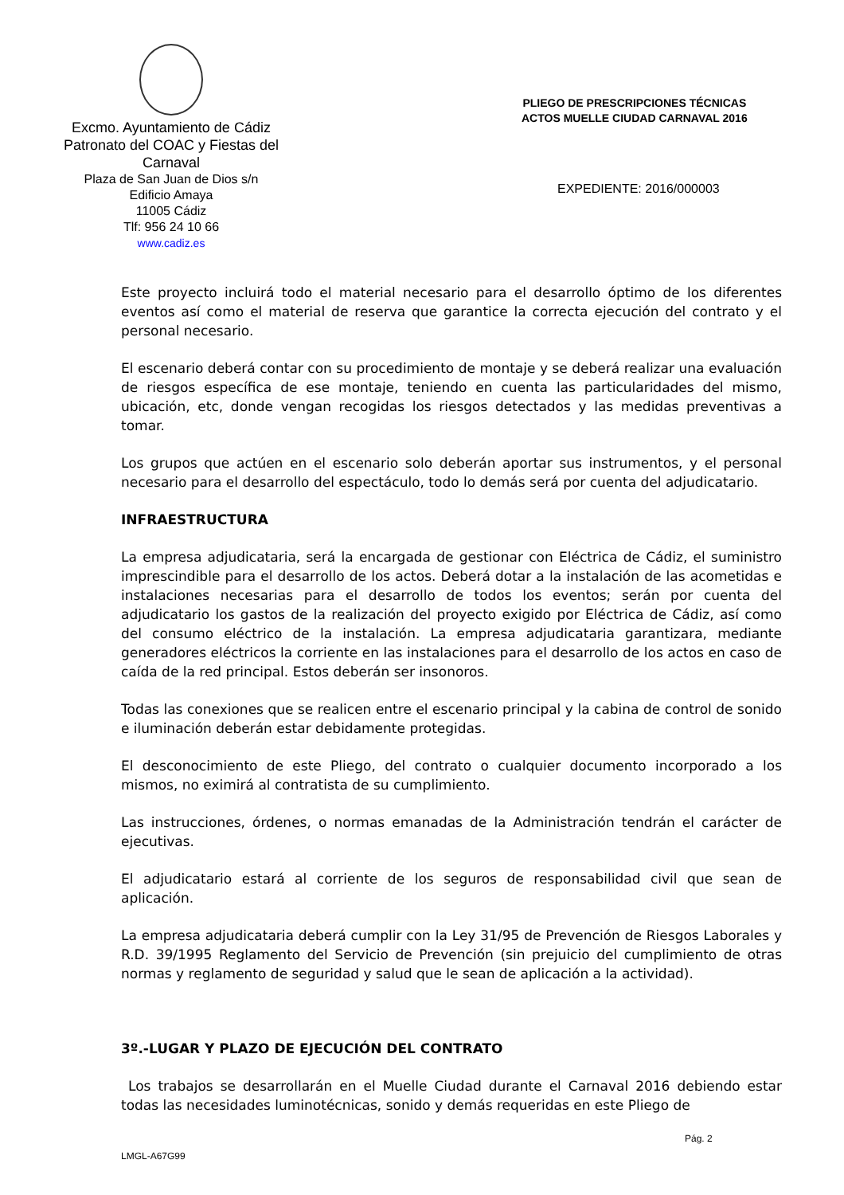Excmo. Ayuntamiento de Cádiz
Patronato del COAC y Fiestas del Carnaval
Plaza de San Juan de Dios s/n
Edificio Amaya
11005 Cádiz
Tlf: 956 24 10 66
www.cadiz.es
PLIEGO DE PRESCRIPCIONES TÉCNICAS
ACTOS MUELLE CIUDAD CARNAVAL 2016
EXPEDIENTE: 2016/000003
Este proyecto incluirá todo el material necesario para el desarrollo óptimo de los diferentes eventos así como el material de reserva que garantice la correcta ejecución del contrato y el personal necesario.
El escenario deberá contar con su procedimiento de montaje y se deberá realizar una evaluación de riesgos específica de ese montaje, teniendo en cuenta las particularidades del mismo, ubicación, etc, donde vengan recogidas los riesgos detectados y las medidas preventivas a tomar.
Los grupos que actúen en el escenario solo deberán aportar sus instrumentos, y el personal necesario para el desarrollo del espectáculo, todo lo demás será por cuenta del adjudicatario.
INFRAESTRUCTURA
La empresa adjudicataria, será la encargada de gestionar con Eléctrica de Cádiz, el suministro imprescindible para el desarrollo de los actos. Deberá dotar a la instalación de las acometidas e instalaciones necesarias para el desarrollo de todos los eventos; serán por cuenta del adjudicatario los gastos de la realización del proyecto exigido por Eléctrica de Cádiz, así como del consumo eléctrico de la instalación. La empresa adjudicataria garantizara, mediante generadores eléctricos la corriente en las instalaciones para el desarrollo de los actos en caso de caída de la red principal. Estos deberán ser insonoros.
Todas las conexiones que se realicen entre el escenario principal y la cabina de control de sonido e iluminación deberán estar debidamente protegidas.
El desconocimiento de este Pliego, del contrato o cualquier documento incorporado a los mismos, no eximirá al contratista de su cumplimiento.
Las instrucciones, órdenes, o normas emanadas de la Administración tendrán el carácter de ejecutivas.
El adjudicatario estará al corriente de los seguros de responsabilidad civil que sean de aplicación.
La empresa adjudicataria deberá cumplir con la Ley 31/95 de Prevención de Riesgos Laborales y R.D. 39/1995 Reglamento del Servicio de Prevención (sin prejuicio del cumplimiento de otras normas y reglamento de seguridad y salud que le sean de aplicación a la actividad).
3º.-LUGAR Y PLAZO DE EJECUCIÓN DEL CONTRATO
Los trabajos se desarrollarán en el Muelle Ciudad durante el Carnaval 2016 debiendo estar todas las necesidades luminotécnicas, sonido y demás requeridas en este Pliego de
Pág. 2
LMGL-A67G99